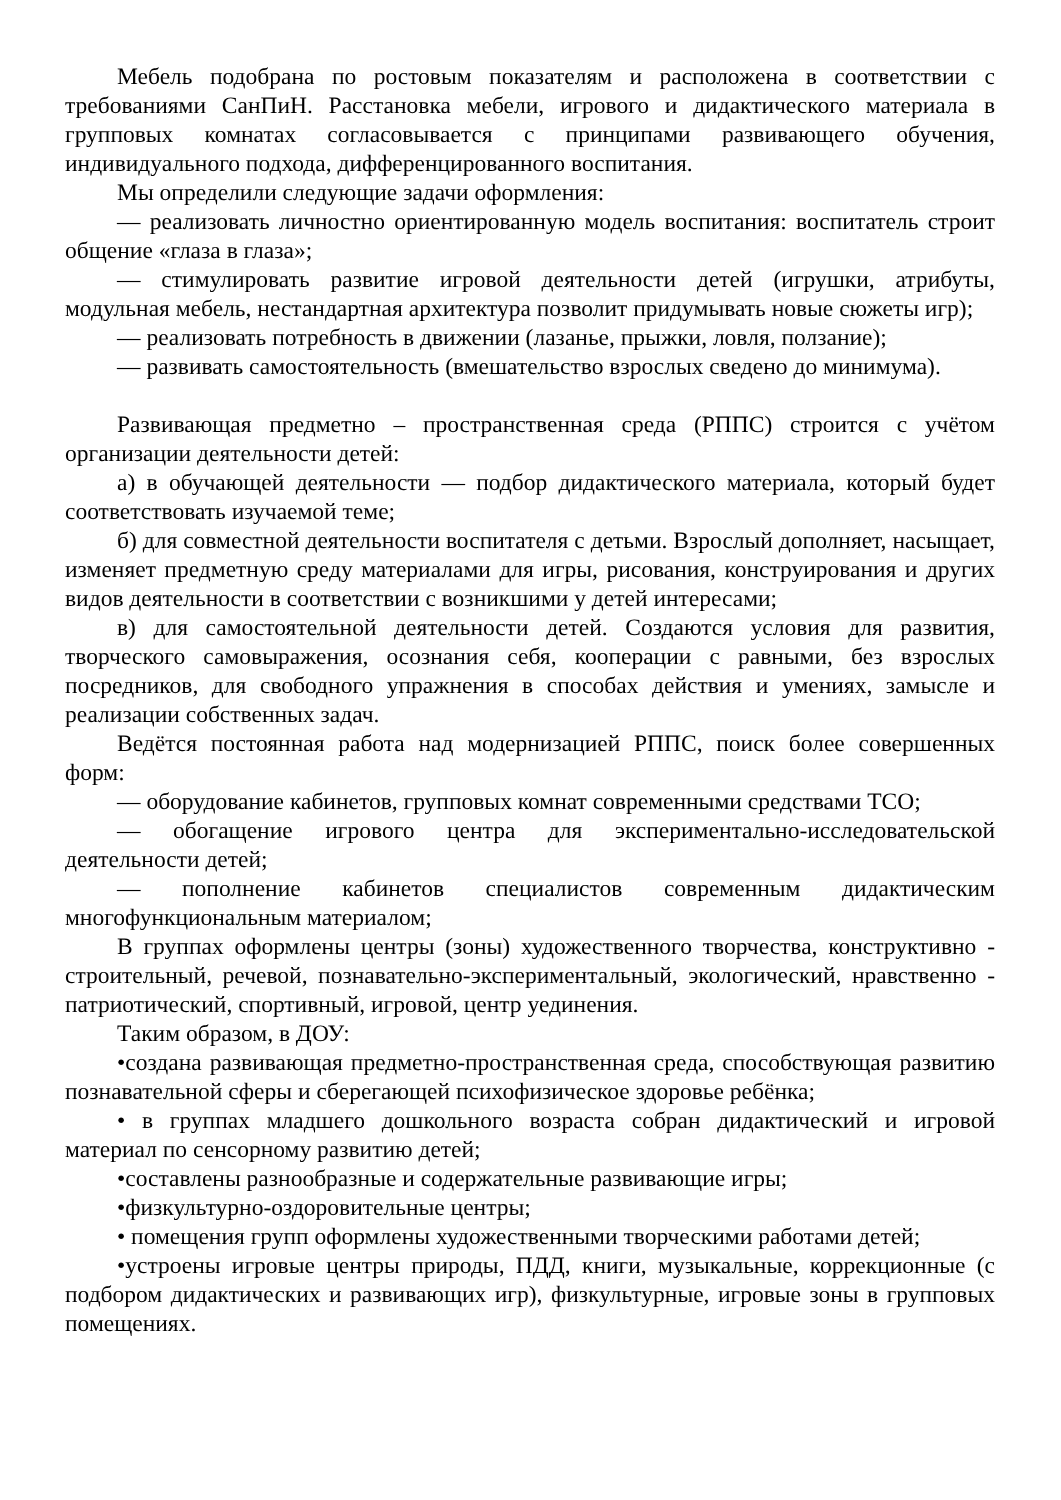Мебель подобрана по ростовым показателям и расположена в соответствии с требованиями СанПиН. Расстановка мебели, игрового и дидактического материала в групповых комнатах согласовывается с принципами развивающего обучения, индивидуального подхода, дифференцированного воспитания.
Мы определили следующие задачи оформления:
— реализовать личностно ориентированную модель воспитания: воспитатель строит общение «глаза в глаза»;
— стимулировать развитие игровой деятельности детей (игрушки, атрибуты, модульная мебель, нестандартная архитектура позволит придумывать новые сюжеты игр);
— реализовать потребность в движении (лазанье, прыжки, ловля, ползание);
— развивать самостоятельность (вмешательство взрослых сведено до минимума).
Развивающая предметно – пространственная среда (РППС) строится с учётом организации деятельности детей:
а) в обучающей деятельности — подбор дидактического материала, который будет соответствовать изучаемой теме;
б) для совместной деятельности воспитателя с детьми. Взрослый дополняет, насыщает, изменяет предметную среду материалами для игры, рисования, конструирования и других видов деятельности в соответствии с возникшими у детей интересами;
в) для самостоятельной деятельности детей. Создаются условия для развития, творческого самовыражения, осознания себя, кооперации с равными, без взрослых посредников, для свободного упражнения в способах действия и умениях, замысле и реализации собственных задач.
Ведётся постоянная работа над модернизацией РППС, поиск более совершенных форм:
— оборудование кабинетов, групповых комнат современными средствами ТСО;
— обогащение игрового центра для экспериментально-исследовательской деятельности детей;
— пополнение кабинетов специалистов современным дидактическим многофункциональным материалом;
В группах оформлены центры (зоны) художественного творчества, конструктивно - строительный, речевой, познавательно-экспериментальный, экологический, нравственно - патриотический, спортивный, игровой, центр уединения.
Таким образом, в ДОУ:
•создана развивающая предметно-пространственная среда, способствующая развитию познавательной сферы и сберегающей психофизическое здоровье ребёнка;
• в группах младшего дошкольного возраста собран дидактический и игровой материал по сенсорному развитию детей;
•составлены разнообразные и содержательные развивающие игры;
•физкультурно-оздоровительные центры;
• помещения групп оформлены художественными творческими работами детей;
•устроены игровые центры природы, ПДД, книги, музыкальные, коррекционные (с подбором дидактических и развивающих игр), физкультурные, игровые зоны в групповых помещениях.